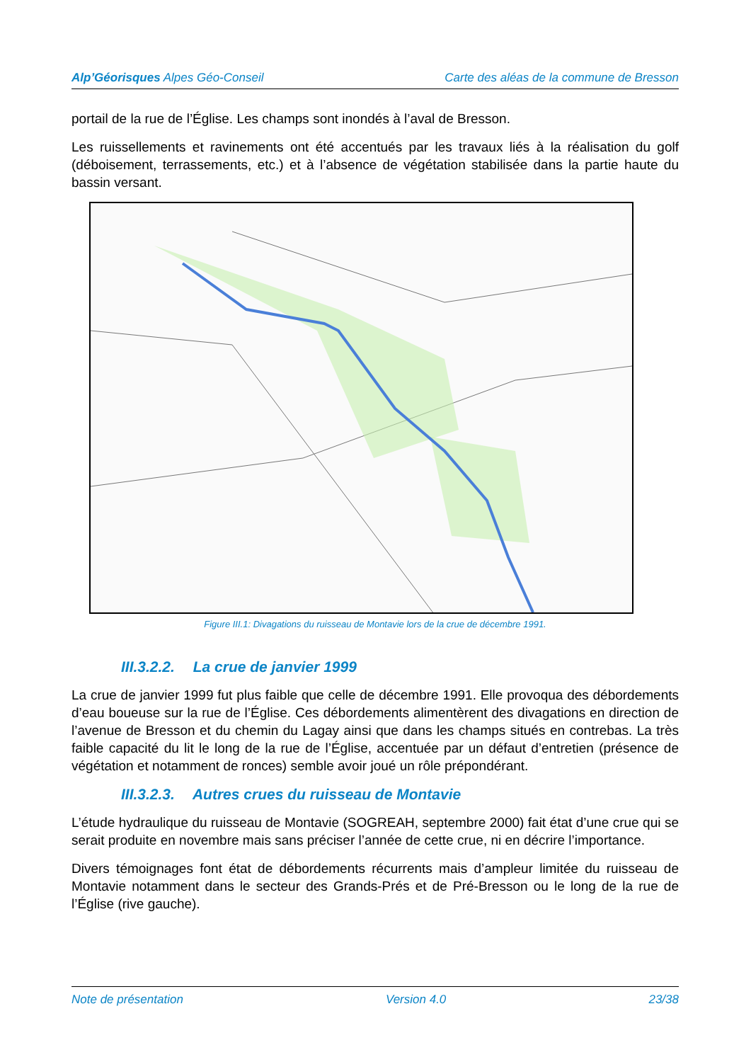Alp’Géorisques Alpes Géo-Conseil Carte des aléas de la commune de Bresson
portail de la rue de l’Église. Les champs sont inondés à l’aval de Bresson.
Les ruissellements et ravinements ont été accentués par les travaux liés à la réalisation du golf (déboisement, terrassements, etc.) et à l’absence de végétation stabilisée dans la partie haute du bassin versant.
Figure III.1: Divagations du ruisseau de Montavie lors de la crue de décembre 1991.
III.3.2.2. La crue de janvier 1999
La crue de janvier 1999 fut plus faible que celle de décembre 1991. Elle provoqua des débordements d’eau boueuse sur la rue de l’Église. Ces débordements alimentèrent des divagations en direction de l’avenue de Bresson et du chemin du Lagay ainsi que dans les champs situés en contrebas. La très faible capacité du lit le long de la rue de l’Église, accentuée par un défaut d’entretien (présence de végétation et notamment de ronces) semble avoir joué un rôle prépondérant.
III.3.2.3. Autres crues du ruisseau de Montavie
L’étude hydraulique du ruisseau de Montavie (SOGREAH, septembre 2000) fait état d’une crue qui se serait produite en novembre mais sans préciser l’année de cette crue, ni en décrire l’importance.
Divers témoignages font état de débordements récurrents mais d’ampleur limitée du ruisseau de Montavie notamment dans le secteur des Grands-Prés et de Pré-Bresson ou le long de la rue de l’Église (rive gauche).
Note de présentation Version 4.0 23/38